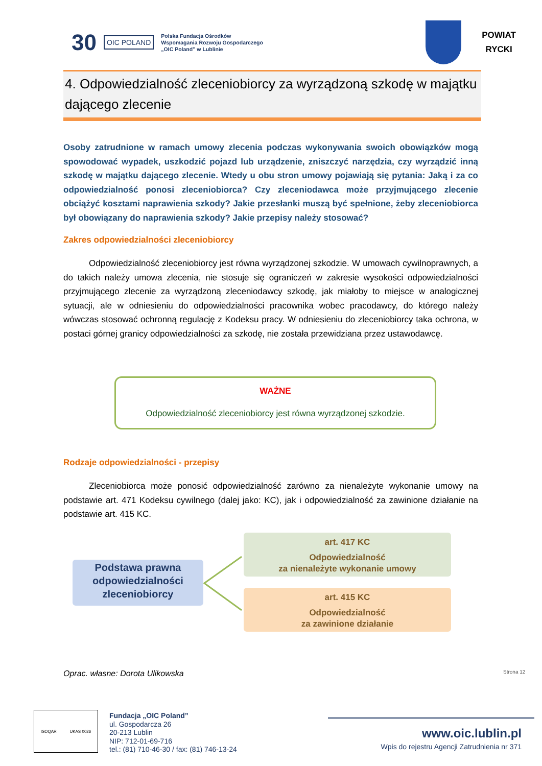30
OIC POLAND
Polska Fundacja Ośrodków
Wspomagania Rozwoju Gospodarczego
„OIC Poland” w Lublinie
POWIAT
RYCKI
4. Odpowiedzialność zleceniobiorcy za wyrządzoną szkodę w majątku dającego zlecenie
Osoby zatrudnione w ramach umowy zlecenia podczas wykonywania swoich obowiązków mogą spowodować wypadek, uszkodzić pojazd lub urządzenie, zniszczyć narzędzia, czy wyrządzić inną szkodę w majątku dającego zlecenie. Wtedy u obu stron umowy pojawiają się pytania: Jaką i za co odpowiedzialność ponosi zleceniobiorca? Czy zleceniodawca może przyjmującego zlecenie obciążyć kosztami naprawienia szkody? Jakie przesłanki muszą być spełnione, żeby zleceniobiorca był obowiązany do naprawienia szkody? Jakie przepisy należy stosować?
Zakres odpowiedzialności zleceniobiorcy
Odpowiedzialność zleceniobiorcy jest równa wyrządzonej szkodzie. W umowach cywilnoprawnych, a do takich należy umowa zlecenia, nie stosuje się ograniczeń w zakresie wysokości odpowiedzialności przyjmującego zlecenie za wyrządzoną zleceniodawcy szkodę, jak miałoby to miejsce w analogicznej sytuacji, ale w odniesieniu do odpowiedzialności pracownika wobec pracodawcy, do którego należy wówczas stosować ochronną regulację z Kodeksu pracy. W odniesieniu do zleceniobiorcy taka ochrona, w postaci górnej granicy odpowiedzialności za szkodę, nie została przewidziana przez ustawodawcę.
WAŻNE
Odpowiedzialność zleceniobiorcy jest równa wyrządzonej szkodzie.
Rodzaje odpowiedzialności - przepisy
Zleceniobiorca może ponosić odpowiedzialność zarówno za nienależyte wykonanie umowy na podstawie art. 471 Kodeksu cywilnego (dalej jako: KC), jak i odpowiedzialność za zawinione działanie na podstawie art. 415 KC.
Podstawa prawna odpowiedzialności zleceniobiorcy
art. 417 KC
Odpowiedzialność
za nienależyte wykonanie umowy
art. 415 KC
Odpowiedzialność
za zawinione działanie
Oprac. własne: Dorota Ulikowska Strona 12
ISOQAR UKAS 0026
Fundacja „OIC Poland”
ul. Gospodarcza 26
20-213 Lublin
NIP: 712-01-69-716
tel.: (81) 710-46-30 / fax: (81) 746-13-24
www.oic.lublin.pl
Wpis do rejestru Agencji Zatrudnienia nr 371